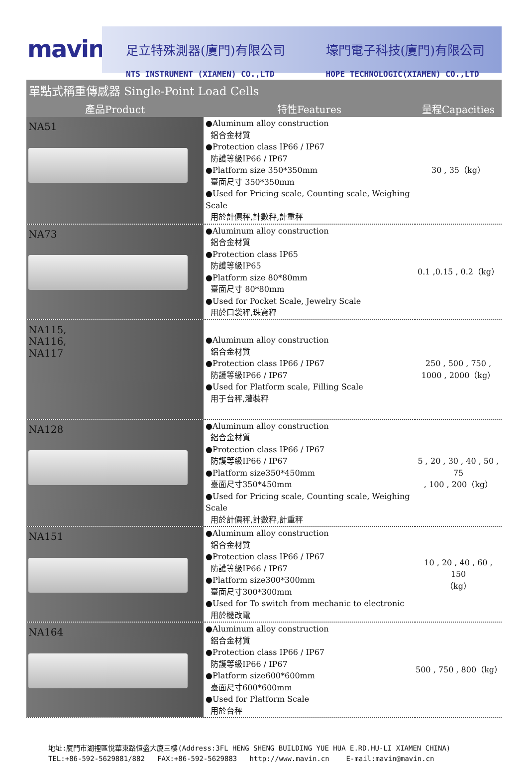mavin
足立特殊測器(廈門)有限公司
NTS INSTRUMENT (XIAMEN) CO.,LTD
壕門電子科技(廈門)有限公司
HOPE TECHNOLOGIC(XIAMEN) CO.,LTD
單點式稱重傳感器 Single-Point Load Cells
| 產品Product | 特性Features | 量程Capacities |
| --- | --- | --- |
| NA51 | ●Aluminum alloy construction 鋁合金材質 ●Protection class IP66 / IP67 防護等級IP66 / IP67 ●Platform size 350*350mm 臺面尺寸 350*350mm ●Used for Pricing scale, Counting scale, Weighing Scale 用於計價秤,計數秤,計重秤 | 30 , 35（kg） |
| NA73 | ●Aluminum alloy construction 鋁合金材質 ●Protection class IP65 防護等級IP65 ●Platform size 80*80mm 臺面尺寸 80*80mm ●Used for Pocket Scale, Jewelry Scale 用於口袋秤,珠寶秤 | 0.1 ,0.15 , 0.2（kg） |
| NA115, NA116, NA117 | ●Aluminum alloy construction 鋁合金材質 ●Protection class IP66 / IP67 防護等級IP66 / IP67 ●Used for Platform scale, Filling Scale 用于台秤,灌裝秤 | 250 , 500 , 750 , 1000 , 2000（kg） |
| NA128 | ●Aluminum alloy construction 鋁合金材質 ●Protection class IP66 / IP67 防護等級IP66 / IP67 ●Platform size350*450mm 臺面尺寸350*450mm ●Used for Pricing scale, Counting scale, Weighing Scale 用於計價秤,計數秤,計重秤 | 5 , 20 , 30 , 40 , 50 , 75 , 100 , 200（kg） |
| NA151 | ●Aluminum alloy construction 鋁合金材質 ●Protection class IP66 / IP67 防護等級IP66 / IP67 ●Platform size300*300mm 臺面尺寸300*300mm ●Used for To switch from mechanic to electronic 用於機改電 | 10 , 20 , 40 , 60 , 150 （kg） |
| NA164 | ●Aluminum alloy construction 鋁合金材質 ●Protection class IP66 / IP67 防護等級IP66 / IP67 ●Platform size600*600mm 臺面尺寸600*600mm ●Used for Platform Scale 用於台秤 | 500 , 750 , 800（kg） |
地址:廈門市湖裡區悅華東路恒盛大廈三樓(Address:3FL HENG SHENG BUILDING YUE HUA E.RD.HU-LI XIAMEN CHINA)
TEL:+86-592-5629881/882 FAX:+86-592-5629883 http://www.mavin.cn E-mail:mavin@mavin.cn